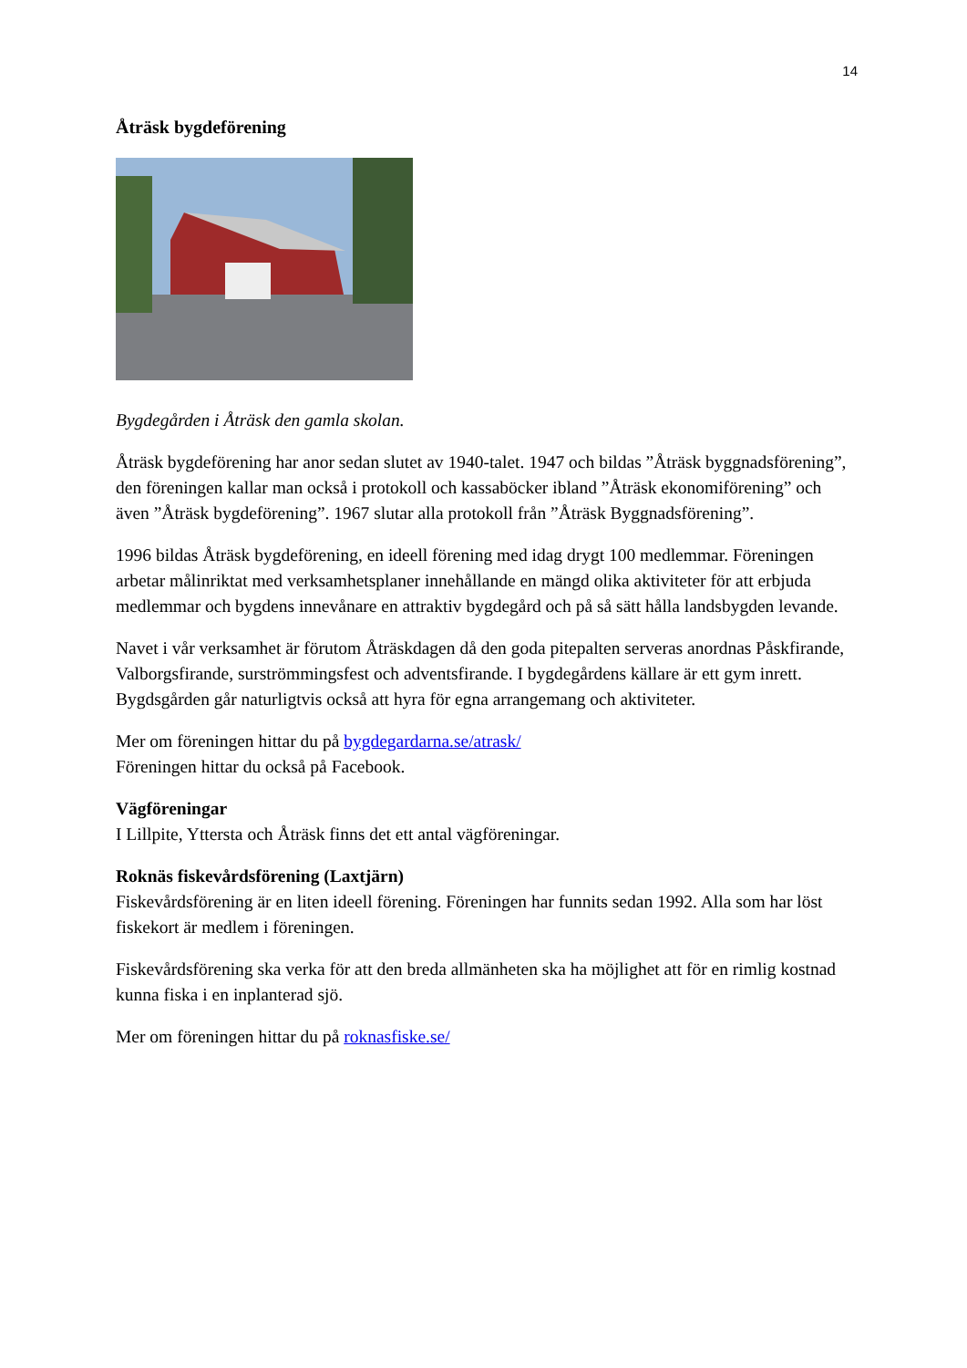14
Åträsk bygdeförening
Bygdegården i Åträsk den gamla skolan.
Åträsk bygdeförening har anor sedan slutet av 1940-talet. 1947 och bildas ”Åträsk byggnadsförening”, den föreningen kallar man också i protokoll och kassaböcker ibland ”Åträsk ekonomiförening” och även ”Åträsk bygdeförening”. 1967 slutar alla protokoll från ”Åträsk Byggnadsförening”.
1996 bildas Åträsk bygdeförening, en ideell förening med idag drygt 100 medlemmar. Föreningen arbetar målinriktat med verksamhetsplaner innehållande en mängd olika aktiviteter för att erbjuda medlemmar och bygdens innevånare en attraktiv bygdegård och på så sätt hålla landsbygden levande.
Navet i vår verksamhet är förutom Åträskdagen då den goda pitepalten serveras anordnas Påskfirande, Valborgsfirande, surströmmingsfest och adventsfirande. I bygdegårdens källare är ett gym inrett. Bygdsgården går naturligtvis också att hyra för egna arrangemang och aktiviteter.
Mer om föreningen hittar du på bygdegardarna.se/atrask/
Föreningen hittar du också på Facebook.
Vägföreningar
I Lillpite, Yttersta och Åträsk finns det ett antal vägföreningar.
Roknäs fiskevårdsförening (Laxtjärn)
Fiskevårdsförening är en liten ideell förening. Föreningen har funnits sedan 1992. Alla som har löst fiskekort är medlem i föreningen.
Fiskevårdsförening ska verka för att den breda allmänheten ska ha möjlighet att för en rimlig kostnad kunna fiska i en inplanterad sjö.
Mer om föreningen hittar du på roknasfiske.se/